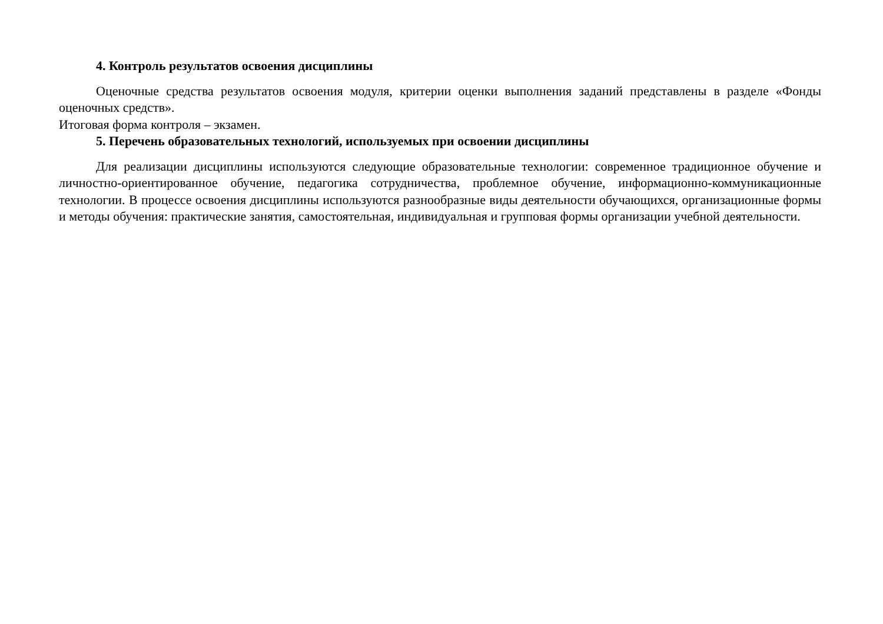4. Контроль результатов освоения дисциплины
Оценочные средства результатов освоения модуля, критерии оценки выполнения заданий представлены в разделе «Фонды оценочных средств».
Итоговая форма контроля – экзамен.
5. Перечень образовательных технологий, используемых при освоении дисциплины
Для реализации дисциплины используются следующие образовательные технологии: современное традиционное обучение и личностно-ориентированное обучение, педагогика сотрудничества, проблемное обучение, информационно-коммуникационные технологии. В процессе освоения дисциплины используются разнообразные виды деятельности обучающихся, организационные формы и методы обучения: практические занятия, самостоятельная, индивидуальная и групповая формы организации учебной деятельности.